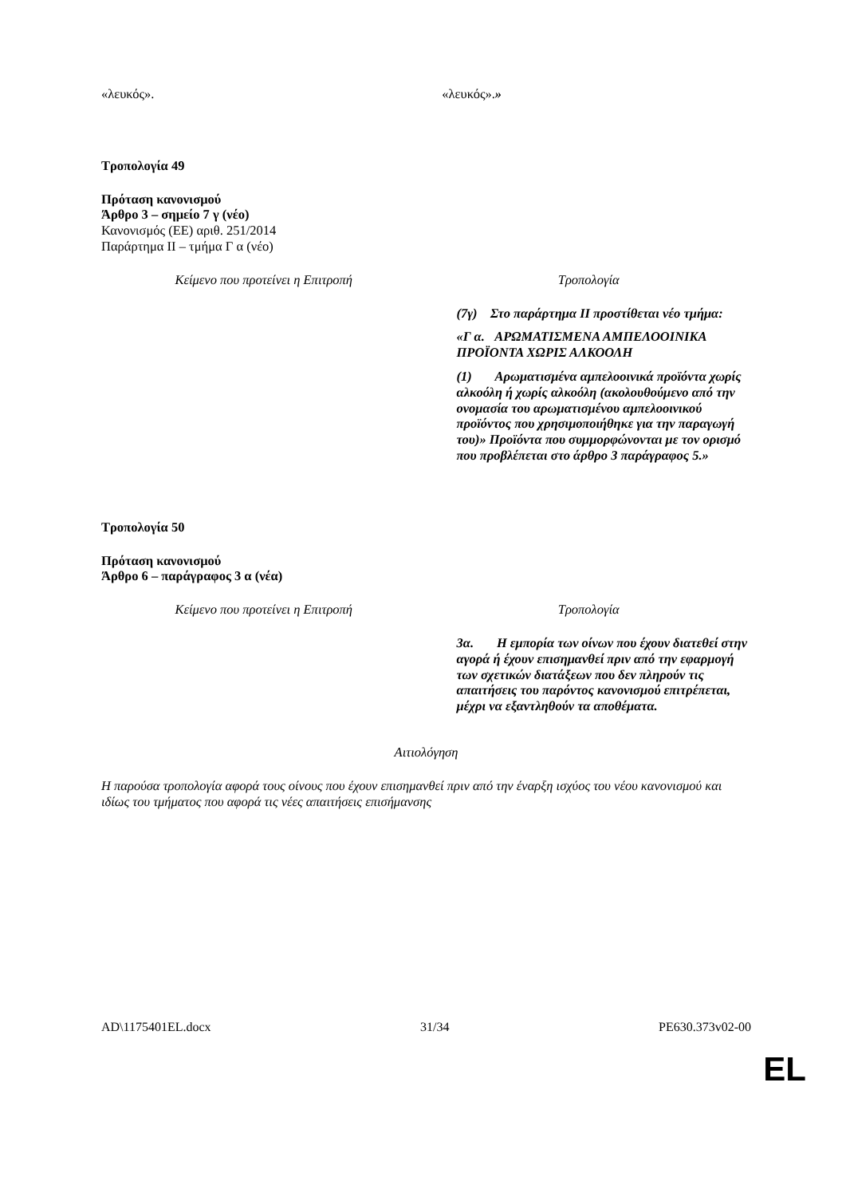| «λευκός». | «λευκός». » |
Τροπολογία 49
Πρόταση κανονισμού
Άρθρο 3 – σημείο 7 γ (νέο)
Κανονισμός (ΕΕ) αριθ. 251/2014
Παράρτημα ΙΙ – τμήμα Γ α (νέο)
| Κείμενο που προτείνει η Επιτροπή | Τροπολογία |
| | (7γ) Στο παράρτημα ΙΙ προστίθεται νέο τμήμα: «Γ α. ΑΡΩΜΑΤΙΣΜΕΝΑ ΑΜΠΕΛΟΟΙΝΙΚΑ ΠΡΟΪΟΝΤΑ ΧΩΡΙΣ ΑΛΚΟΟΛΗ (1) Αρωματισμένα αμπελοοινικά προϊόντα χωρίς αλκοόλη ή χωρίς αλκοόλη (ακολουθούμενο από την ονομασία του αρωματισμένου αμπελοοινικού προϊόντος που χρησιμοποιήθηκε για την παραγωγή του)» Προϊόντα που συμμορφώνονται με τον ορισμό που προβλέπεται στο άρθρο 3 παράγραφος 5.» |
Τροπολογία 50
Πρόταση κανονισμού
Άρθρο 6 – παράγραφος 3 α (νέα)
| Κείμενο που προτείνει η Επιτροπή | Τροπολογία |
| | 3α. Η εμπορία των οίνων που έχουν διατεθεί στην αγορά ή έχουν επισημανθεί πριν από την εφαρμογή των σχετικών διατάξεων που δεν πληρούν τις απαιτήσεις του παρόντος κανονισμού επιτρέπεται, μέχρι να εξαντληθούν τα αποθέματα. |
Αιτιολόγηση
Η παρούσα τροπολογία αφορά τους οίνους που έχουν επισημανθεί πριν από την έναρξη ισχύος του νέου κανονισμού και ιδίως του τμήματος που αφορά τις νέες απαιτήσεις επισήμανσης
AD\1175401EL.docx 31/34 PE630.373v02-00
EL